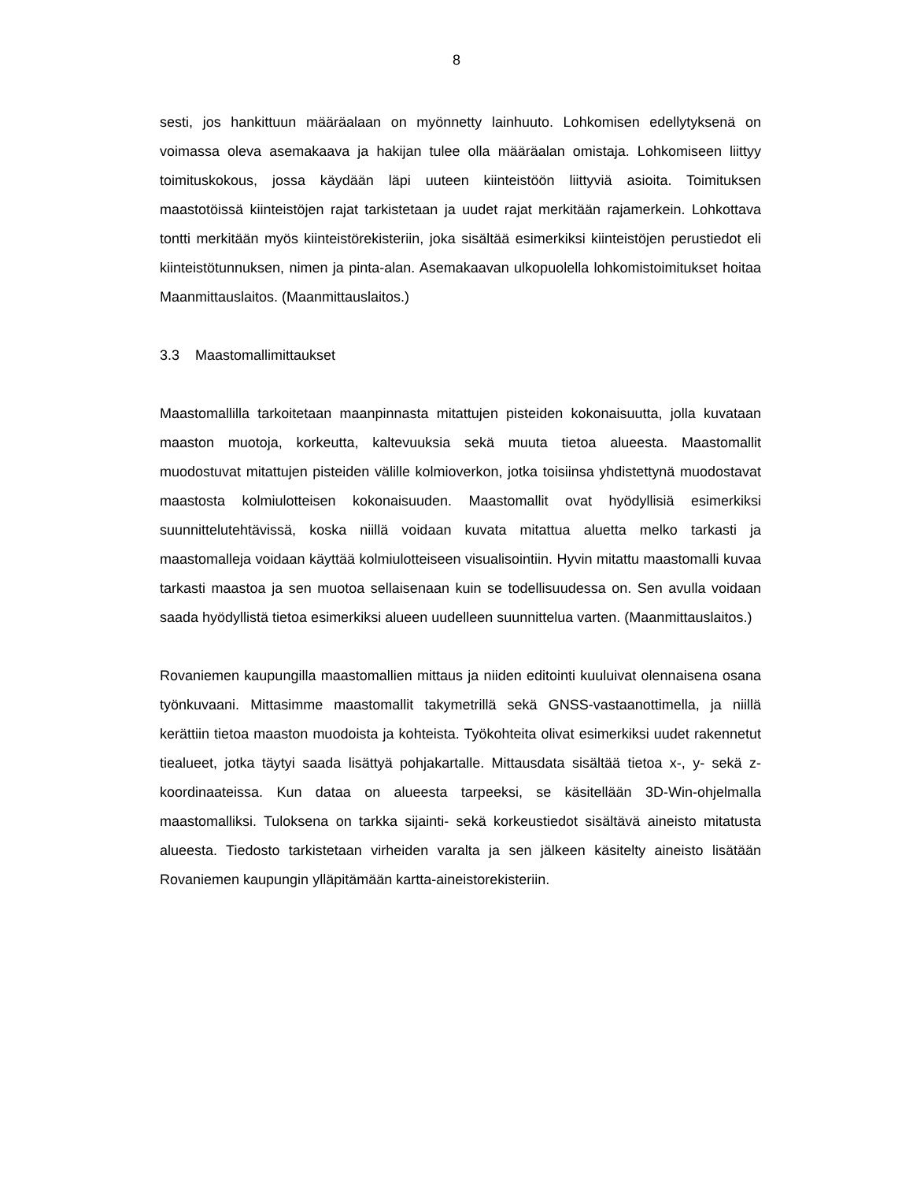8
sesti, jos hankittuun määräalaan on myönnetty lainhuuto. Lohkomisen edellytyksenä on voimassa oleva asemakaava ja hakijan tulee olla määräalan omistaja. Lohkomiseen liittyy toimituskokous, jossa käydään läpi uuteen kiinteistöön liittyviä asioita. Toimituksen maastotöissä kiinteistöjen rajat tarkistetaan ja uudet rajat merkitään rajamerkein. Lohkottava tontti merkitään myös kiinteistörekisteriin, joka sisältää esimerkiksi kiinteistöjen perustiedot eli kiinteistötunnuksen, nimen ja pinta-alan. Asemakaavan ulkopuolella lohkomistoimitukset hoitaa Maanmittauslaitos. (Maanmittauslaitos.)
3.3 Maastomallimittaukset
Maastomallilla tarkoitetaan maanpinnasta mitattujen pisteiden kokonaisuutta, jolla kuvataan maaston muotoja, korkeutta, kaltevuuksia sekä muuta tietoa alueesta. Maastomallit muodostuvat mitattujen pisteiden välille kolmioverkon, jotka toisiinsa yhdistettynä muodostavat maastosta kolmiulotteisen kokonaisuuden. Maastomallit ovat hyödyllisiä esimerkiksi suunnittelutehtävissä, koska niillä voidaan kuvata mitattua aluetta melko tarkasti ja maastomalleja voidaan käyttää kolmiulotteiseen visualisointiin. Hyvin mitattu maastomalli kuvaa tarkasti maastoa ja sen muotoa sellaisenaan kuin se todellisuudessa on. Sen avulla voidaan saada hyödyllistä tietoa esimerkiksi alueen uudelleen suunnittelua varten. (Maanmittauslaitos.)
Rovaniemen kaupungilla maastomallien mittaus ja niiden editointi kuuluivat olennaisena osana työnkuvaani. Mittasimme maastomallit takymetrillä sekä GNSS-vastaanottimella, ja niillä kerättiin tietoa maaston muodoista ja kohteista. Työkohteita olivat esimerkiksi uudet rakennetut tiealueet, jotka täytyi saada lisättyä pohjakartalle. Mittausdata sisältää tietoa x-, y- sekä z-koordinaateissa. Kun dataa on alueesta tarpeeksi, se käsitellään 3D-Win-ohjelmalla maastomalliksi. Tuloksena on tarkka sijainti- sekä korkeustiedot sisältävä aineisto mitatusta alueesta. Tiedosto tarkistetaan virheiden varalta ja sen jälkeen käsitelty aineisto lisätään Rovaniemen kaupungin ylläpitämään kartta-aineistorekisteriin.